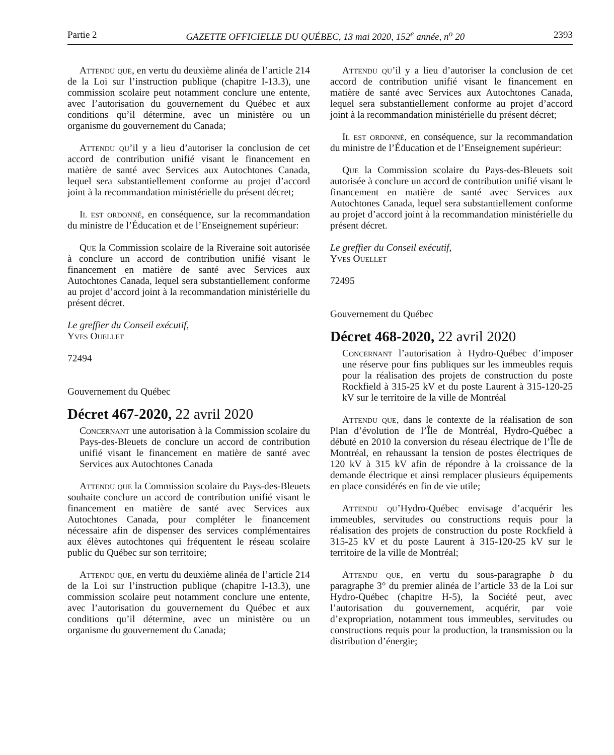Partie 2 GAZETTE OFFICIELLE DU QUÉBEC, 13 mai 2020, 152<sup>e</sup> année, n<sup>o</sup> 20 2393
Attendu que, en vertu du deuxième alinéa de l’article 214 de la Loi sur l’instruction publique (chapitre I-13.3), une commission scolaire peut notamment conclure une entente, avec l’autorisation du gouvernement du Québec et aux conditions qu’il détermine, avec un ministère ou un organisme du gouvernement du Canada;
Attendu qu’il y a lieu d’autoriser la conclusion de cet accord de contribution unifié visant le financement en matière de santé avec Services aux Autochtones Canada, lequel sera substantiellement conforme au projet d’accord joint à la recommandation ministérielle du présent décret;
Il est ordonné, en conséquence, sur la recommandation du ministre de l’Éducation et de l’Enseignement supérieur:
Que la Commission scolaire de la Riveraine soit autorisée à conclure un accord de contribution unifié visant le financement en matière de santé avec Services aux Autochtones Canada, lequel sera substantiellement conforme au projet d’accord joint à la recommandation ministérielle du présent décret.
Le greffier du Conseil exécutif,
Yves Ouellet
72494
Gouvernement du Québec
Décret 467-2020, 22 avril 2020
Concernant une autorisation à la Commission scolaire du Pays-des-Bleuets de conclure un accord de contribution unifié visant le financement en matière de santé avec Services aux Autochtones Canada
Attendu que la Commission scolaire du Pays-des-Bleuets souhaite conclure un accord de contribution unifié visant le financement en matière de santé avec Services aux Autochtones Canada, pour compléter le financement nécessaire afin de dispenser des services complémentaires aux élèves autochtones qui fréquentent le réseau scolaire public du Québec sur son territoire;
Attendu que, en vertu du deuxième alinéa de l’article 214 de la Loi sur l’instruction publique (chapitre I-13.3), une commission scolaire peut notamment conclure une entente, avec l’autorisation du gouvernement du Québec et aux conditions qu’il détermine, avec un ministère ou un organisme du gouvernement du Canada;
Attendu qu’il y a lieu d’autoriser la conclusion de cet accord de contribution unifié visant le financement en matière de santé avec Services aux Autochtones Canada, lequel sera substantiellement conforme au projet d’accord joint à la recommandation ministérielle du présent décret;
Il est ordonné, en conséquence, sur la recommandation du ministre de l’Éducation et de l’Enseignement supérieur:
Que la Commission scolaire du Pays-des-Bleuets soit autorisée à conclure un accord de contribution unifié visant le financement en matière de santé avec Services aux Autochtones Canada, lequel sera substantiellement conforme au projet d’accord joint à la recommandation ministérielle du présent décret.
Le greffier du Conseil exécutif,
Yves Ouellet
72495
Gouvernement du Québec
Décret 468-2020, 22 avril 2020
Concernant l’autorisation à Hydro-Québec d’imposer une réserve pour fins publiques sur les immeubles requis pour la réalisation des projets de construction du poste Rockfield à 315-25 kV et du poste Laurent à 315-120-25 kV sur le territoire de la ville de Montréal
Attendu que, dans le contexte de la réalisation de son Plan d’évolution de l’Île de Montréal, Hydro-Québec a débuté en 2010 la conversion du réseau électrique de l’Île de Montréal, en rehaussant la tension de postes électriques de 120 kV à 315 kV afin de répondre à la croissance de la demande électrique et ainsi remplacer plusieurs équipements en place considérés en fin de vie utile;
Attendu qu’Hydro-Québec envisage d’acquérir les immeubles, servitudes ou constructions requis pour la réalisation des projets de construction du poste Rockfield à 315-25 kV et du poste Laurent à 315-120-25 kV sur le territoire de la ville de Montréal;
Attendu que, en vertu du sous-paragraphe b du paragraphe 3° du premier alinéa de l’article 33 de la Loi sur Hydro-Québec (chapitre H-5), la Société peut, avec l’autorisation du gouvernement, acquérir, par voie d’expropriation, notamment tous immeubles, servitudes ou constructions requis pour la production, la transmission ou la distribution d’énergie;